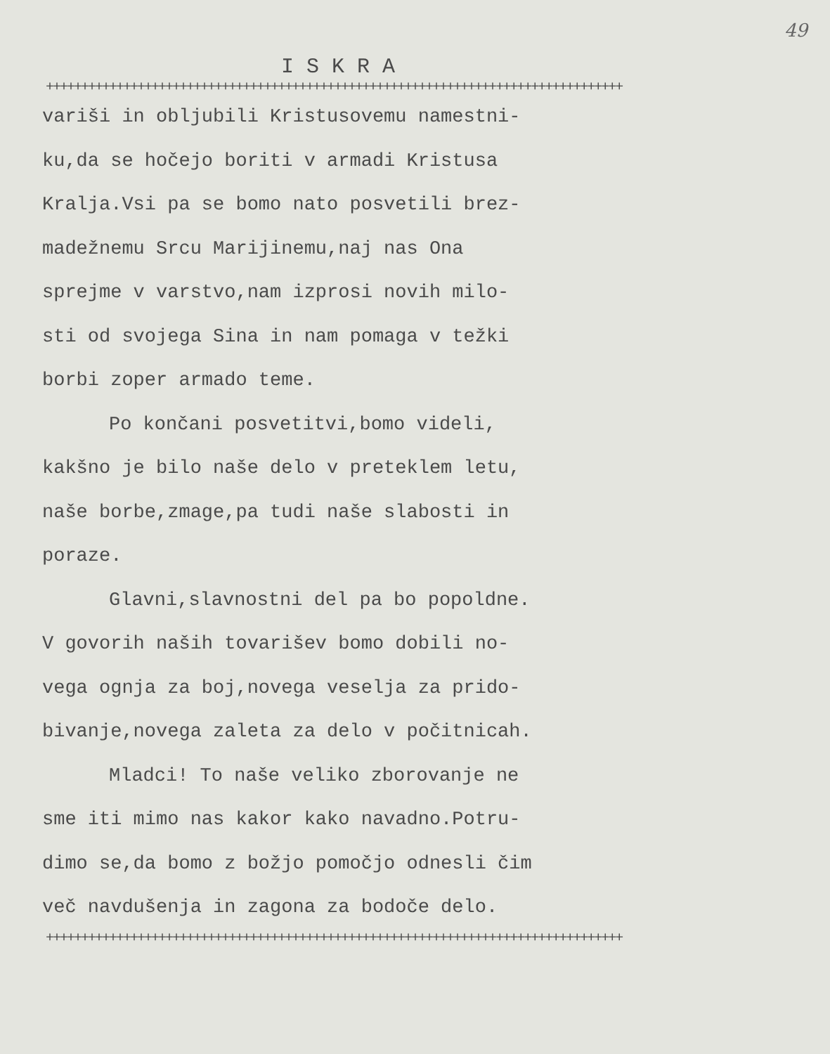49
ISKRA
++++++++++++++++++++++++++++++++++++++++++++++++++++++++++++++++++++++++++++++++++
variši in obljubili Kristusovemu namestni-
ku,da se hočejo boriti v armadi Kristusa
Kralja.Vsi pa se bomo nato posvetili brez-
madežnemu Srcu Marijinemu,naj nas Ona
sprejme v varstvo,nam izprosi novih milo-
sti od svojega Sina in nam pomaga v težki
borbi zoper armado teme.
Po končani posvetitvi,bomo videli,
kakšno je bilo naše delo v preteklem letu,
naše borbe,zmage,pa tudi naše slabosti in
poraze.
Glavni,slavnostni del pa bo popoldne.
V govorih naših tovarišev bomo dobili no-
vega ognja za boj,novega veselja za prido-
bivanje,novega zaleta za delo v počitnicah.
Mladci! To naše veliko zborovanje ne
sme iti mimo nas kakor kako navadno.Potru-
dimo se,da bomo z božjo pomočjo odnesli čim
več navdušenja in zagona za bodoče delo.
++++++++++++++++++++++++++++++++++++++++++++++++++++++++++++++++++++++++++++++++++